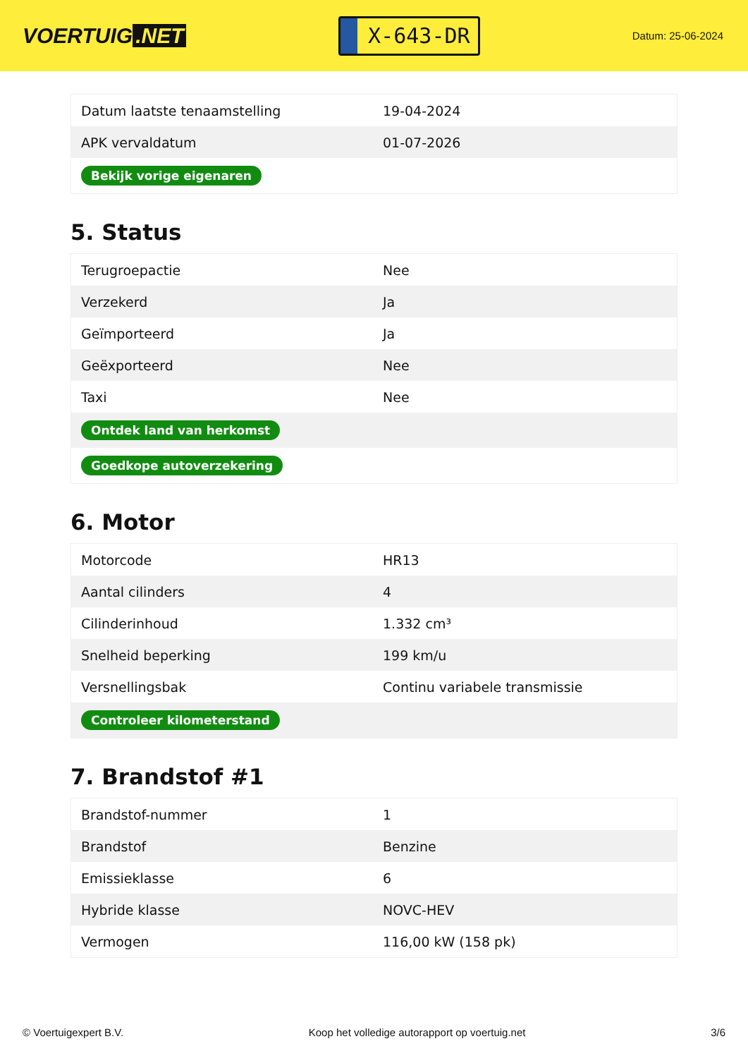VOERTUIG.NET
X-643-DR
Datum: 25-06-2024
| Datum laatste tenaamstelling | 19-04-2024 |
| APK vervaldatum | 01-07-2026 |
| Bekijk vorige eigenaren | |
5. Status
| Terugroepactie | Nee |
| Verzekerd | Ja |
| Geïmporteerd | Ja |
| Geëxporteerd | Nee |
| Taxi | Nee |
| Ontdek land van herkomst | |
| Goedkope autoverzekering | |
6. Motor
| Motorcode | HR13 |
| Aantal cilinders | 4 |
| Cilinderinhoud | 1.332 cm³ |
| Snelheid beperking | 199 km/u |
| Versnellingsbak | Continu variabele transmissie |
| Controleer kilometerstand | |
7. Brandstof #1
| Brandstof-nummer | 1 |
| Brandstof | Benzine |
| Emissieklasse | 6 |
| Hybride klasse | NOVC-HEV |
| Vermogen | 116,00 kW (158 pk) |
© Voertuigexpert B.V. Koop het volledige autorapport op voertuig.net 3/6